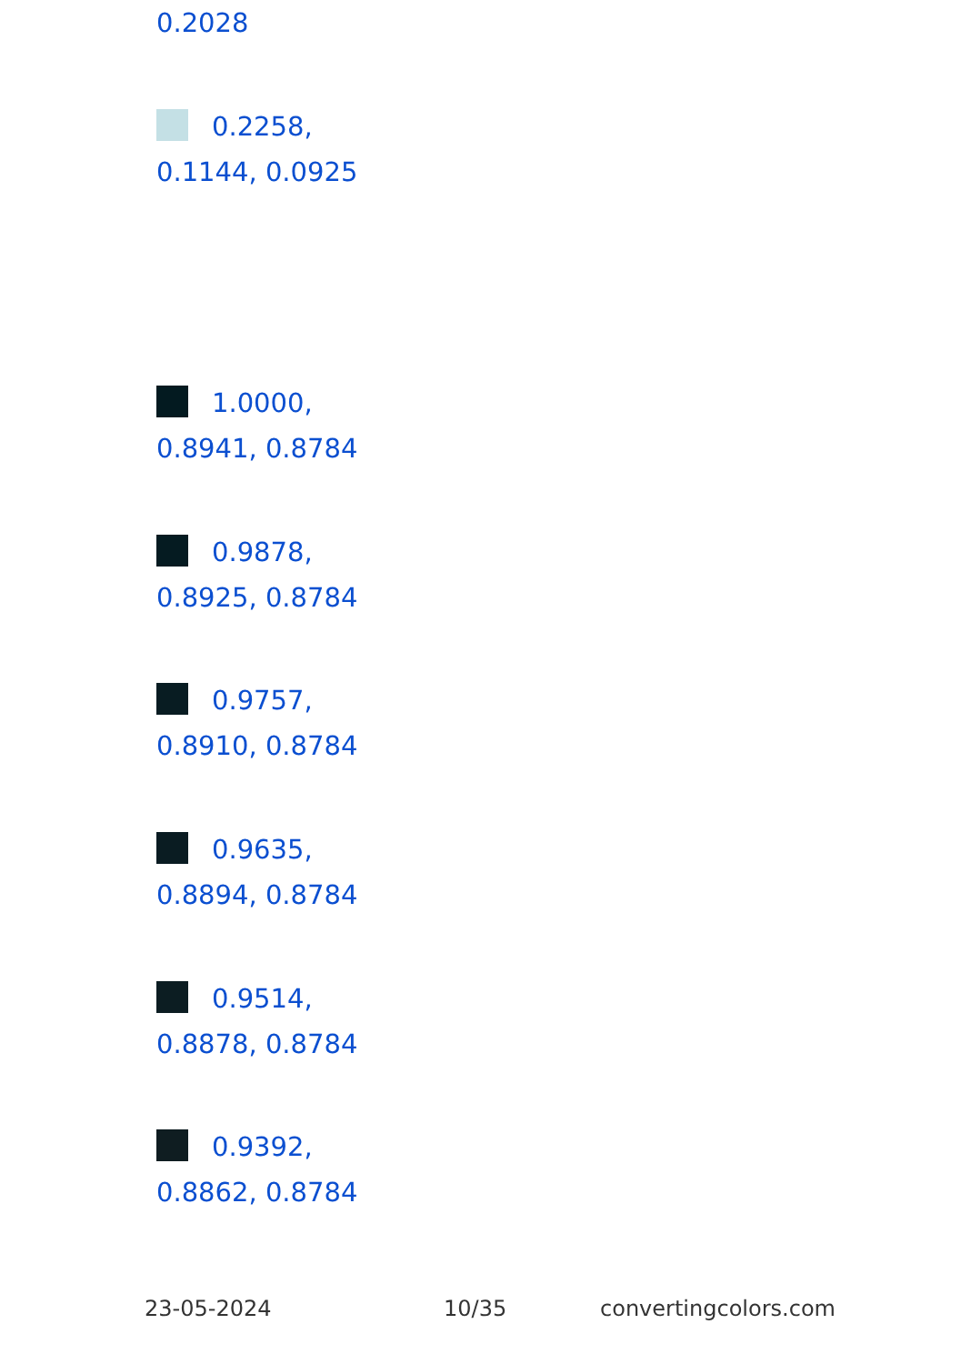0.2028
0.2258, 0.1144, 0.0925
1.0000, 0.8941, 0.8784
0.9878, 0.8925, 0.8784
0.9757, 0.8910, 0.8784
0.9635, 0.8894, 0.8784
0.9514, 0.8878, 0.8784
0.9392, 0.8862, 0.8784
23-05-2024 10/35 convertingcolors.com